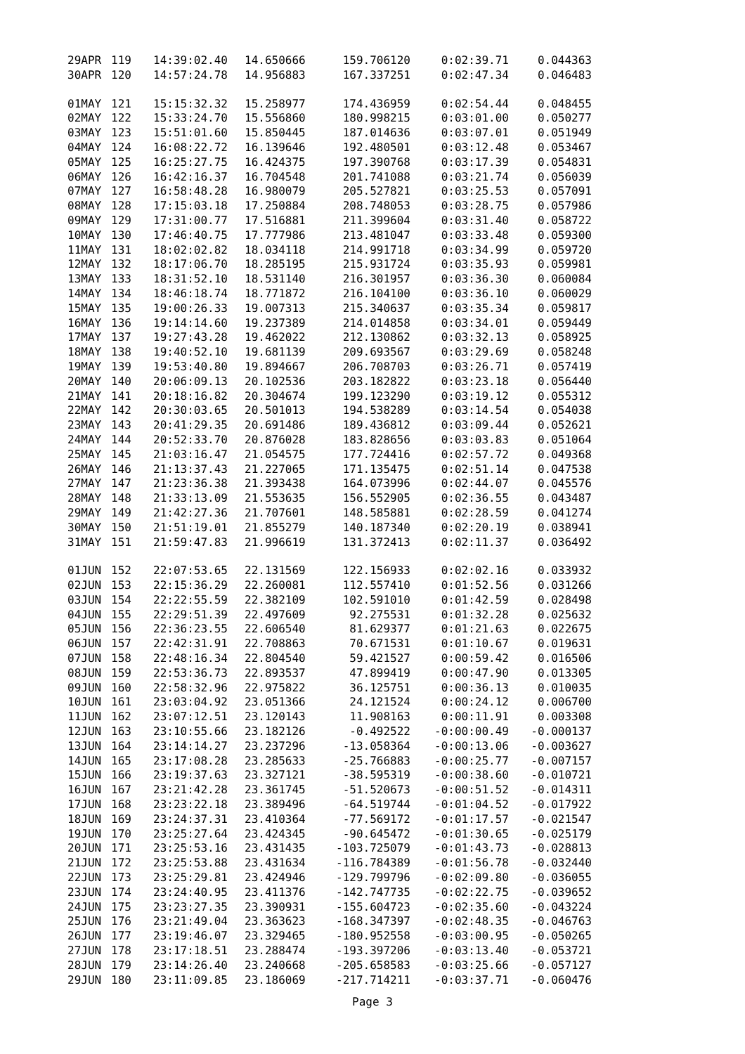| 29APR | 119 | 14:39:02.40 | 14.650666 | 159.706120 | 0:02:39.71 | 0.044363 |
| 30APR | 120 | 14:57:24.78 | 14.956883 | 167.337251 | 0:02:47.34 | 0.046483 |
| 01MAY | 121 | 15:15:32.32 | 15.258977 | 174.436959 | 0:02:54.44 | 0.048455 |
| 02MAY | 122 | 15:33:24.70 | 15.556860 | 180.998215 | 0:03:01.00 | 0.050277 |
| 03MAY | 123 | 15:51:01.60 | 15.850445 | 187.014636 | 0:03:07.01 | 0.051949 |
| 04MAY | 124 | 16:08:22.72 | 16.139646 | 192.480501 | 0:03:12.48 | 0.053467 |
| 05MAY | 125 | 16:25:27.75 | 16.424375 | 197.390768 | 0:03:17.39 | 0.054831 |
| 06MAY | 126 | 16:42:16.37 | 16.704548 | 201.741088 | 0:03:21.74 | 0.056039 |
| 07MAY | 127 | 16:58:48.28 | 16.980079 | 205.527821 | 0:03:25.53 | 0.057091 |
| 08MAY | 128 | 17:15:03.18 | 17.250884 | 208.748053 | 0:03:28.75 | 0.057986 |
| 09MAY | 129 | 17:31:00.77 | 17.516881 | 211.399604 | 0:03:31.40 | 0.058722 |
| 10MAY | 130 | 17:46:40.75 | 17.777986 | 213.481047 | 0:03:33.48 | 0.059300 |
| 11MAY | 131 | 18:02:02.82 | 18.034118 | 214.991718 | 0:03:34.99 | 0.059720 |
| 12MAY | 132 | 18:17:06.70 | 18.285195 | 215.931724 | 0:03:35.93 | 0.059981 |
| 13MAY | 133 | 18:31:52.10 | 18.531140 | 216.301957 | 0:03:36.30 | 0.060084 |
| 14MAY | 134 | 18:46:18.74 | 18.771872 | 216.104100 | 0:03:36.10 | 0.060029 |
| 15MAY | 135 | 19:00:26.33 | 19.007313 | 215.340637 | 0:03:35.34 | 0.059817 |
| 16MAY | 136 | 19:14:14.60 | 19.237389 | 214.014858 | 0:03:34.01 | 0.059449 |
| 17MAY | 137 | 19:27:43.28 | 19.462022 | 212.130862 | 0:03:32.13 | 0.058925 |
| 18MAY | 138 | 19:40:52.10 | 19.681139 | 209.693567 | 0:03:29.69 | 0.058248 |
| 19MAY | 139 | 19:53:40.80 | 19.894667 | 206.708703 | 0:03:26.71 | 0.057419 |
| 20MAY | 140 | 20:06:09.13 | 20.102536 | 203.182822 | 0:03:23.18 | 0.056440 |
| 21MAY | 141 | 20:18:16.82 | 20.304674 | 199.123290 | 0:03:19.12 | 0.055312 |
| 22MAY | 142 | 20:30:03.65 | 20.501013 | 194.538289 | 0:03:14.54 | 0.054038 |
| 23MAY | 143 | 20:41:29.35 | 20.691486 | 189.436812 | 0:03:09.44 | 0.052621 |
| 24MAY | 144 | 20:52:33.70 | 20.876028 | 183.828656 | 0:03:03.83 | 0.051064 |
| 25MAY | 145 | 21:03:16.47 | 21.054575 | 177.724416 | 0:02:57.72 | 0.049368 |
| 26MAY | 146 | 21:13:37.43 | 21.227065 | 171.135475 | 0:02:51.14 | 0.047538 |
| 27MAY | 147 | 21:23:36.38 | 21.393438 | 164.073996 | 0:02:44.07 | 0.045576 |
| 28MAY | 148 | 21:33:13.09 | 21.553635 | 156.552905 | 0:02:36.55 | 0.043487 |
| 29MAY | 149 | 21:42:27.36 | 21.707601 | 148.585881 | 0:02:28.59 | 0.041274 |
| 30MAY | 150 | 21:51:19.01 | 21.855279 | 140.187340 | 0:02:20.19 | 0.038941 |
| 31MAY | 151 | 21:59:47.83 | 21.996619 | 131.372413 | 0:02:11.37 | 0.036492 |
| 01JUN | 152 | 22:07:53.65 | 22.131569 | 122.156933 | 0:02:02.16 | 0.033932 |
| 02JUN | 153 | 22:15:36.29 | 22.260081 | 112.557410 | 0:01:52.56 | 0.031266 |
| 03JUN | 154 | 22:22:55.59 | 22.382109 | 102.591010 | 0:01:42.59 | 0.028498 |
| 04JUN | 155 | 22:29:51.39 | 22.497609 | 92.275531 | 0:01:32.28 | 0.025632 |
| 05JUN | 156 | 22:36:23.55 | 22.606540 | 81.629377 | 0:01:21.63 | 0.022675 |
| 06JUN | 157 | 22:42:31.91 | 22.708863 | 70.671531 | 0:01:10.67 | 0.019631 |
| 07JUN | 158 | 22:48:16.34 | 22.804540 | 59.421527 | 0:00:59.42 | 0.016506 |
| 08JUN | 159 | 22:53:36.73 | 22.893537 | 47.899419 | 0:00:47.90 | 0.013305 |
| 09JUN | 160 | 22:58:32.96 | 22.975822 | 36.125751 | 0:00:36.13 | 0.010035 |
| 10JUN | 161 | 23:03:04.92 | 23.051366 | 24.121524 | 0:00:24.12 | 0.006700 |
| 11JUN | 162 | 23:07:12.51 | 23.120143 | 11.908163 | 0:00:11.91 | 0.003308 |
| 12JUN | 163 | 23:10:55.66 | 23.182126 | -0.492522 | -0:00:00.49 | -0.000137 |
| 13JUN | 164 | 23:14:14.27 | 23.237296 | -13.058364 | -0:00:13.06 | -0.003627 |
| 14JUN | 165 | 23:17:08.28 | 23.285633 | -25.766883 | -0:00:25.77 | -0.007157 |
| 15JUN | 166 | 23:19:37.63 | 23.327121 | -38.595319 | -0:00:38.60 | -0.010721 |
| 16JUN | 167 | 23:21:42.28 | 23.361745 | -51.520673 | -0:00:51.52 | -0.014311 |
| 17JUN | 168 | 23:23:22.18 | 23.389496 | -64.519744 | -0:01:04.52 | -0.017922 |
| 18JUN | 169 | 23:24:37.31 | 23.410364 | -77.569172 | -0:01:17.57 | -0.021547 |
| 19JUN | 170 | 23:25:27.64 | 23.424345 | -90.645472 | -0:01:30.65 | -0.025179 |
| 20JUN | 171 | 23:25:53.16 | 23.431435 | -103.725079 | -0:01:43.73 | -0.028813 |
| 21JUN | 172 | 23:25:53.88 | 23.431634 | -116.784389 | -0:01:56.78 | -0.032440 |
| 22JUN | 173 | 23:25:29.81 | 23.424946 | -129.799796 | -0:02:09.80 | -0.036055 |
| 23JUN | 174 | 23:24:40.95 | 23.411376 | -142.747735 | -0:02:22.75 | -0.039652 |
| 24JUN | 175 | 23:23:27.35 | 23.390931 | -155.604723 | -0:02:35.60 | -0.043224 |
| 25JUN | 176 | 23:21:49.04 | 23.363623 | -168.347397 | -0:02:48.35 | -0.046763 |
| 26JUN | 177 | 23:19:46.07 | 23.329465 | -180.952558 | -0:03:00.95 | -0.050265 |
| 27JUN | 178 | 23:17:18.51 | 23.288474 | -193.397206 | -0:03:13.40 | -0.053721 |
| 28JUN | 179 | 23:14:26.40 | 23.240668 | -205.658583 | -0:03:25.66 | -0.057127 |
| 29JUN | 180 | 23:11:09.85 | 23.186069 | -217.714211 | -0:03:37.71 | -0.060476 |
Page 3